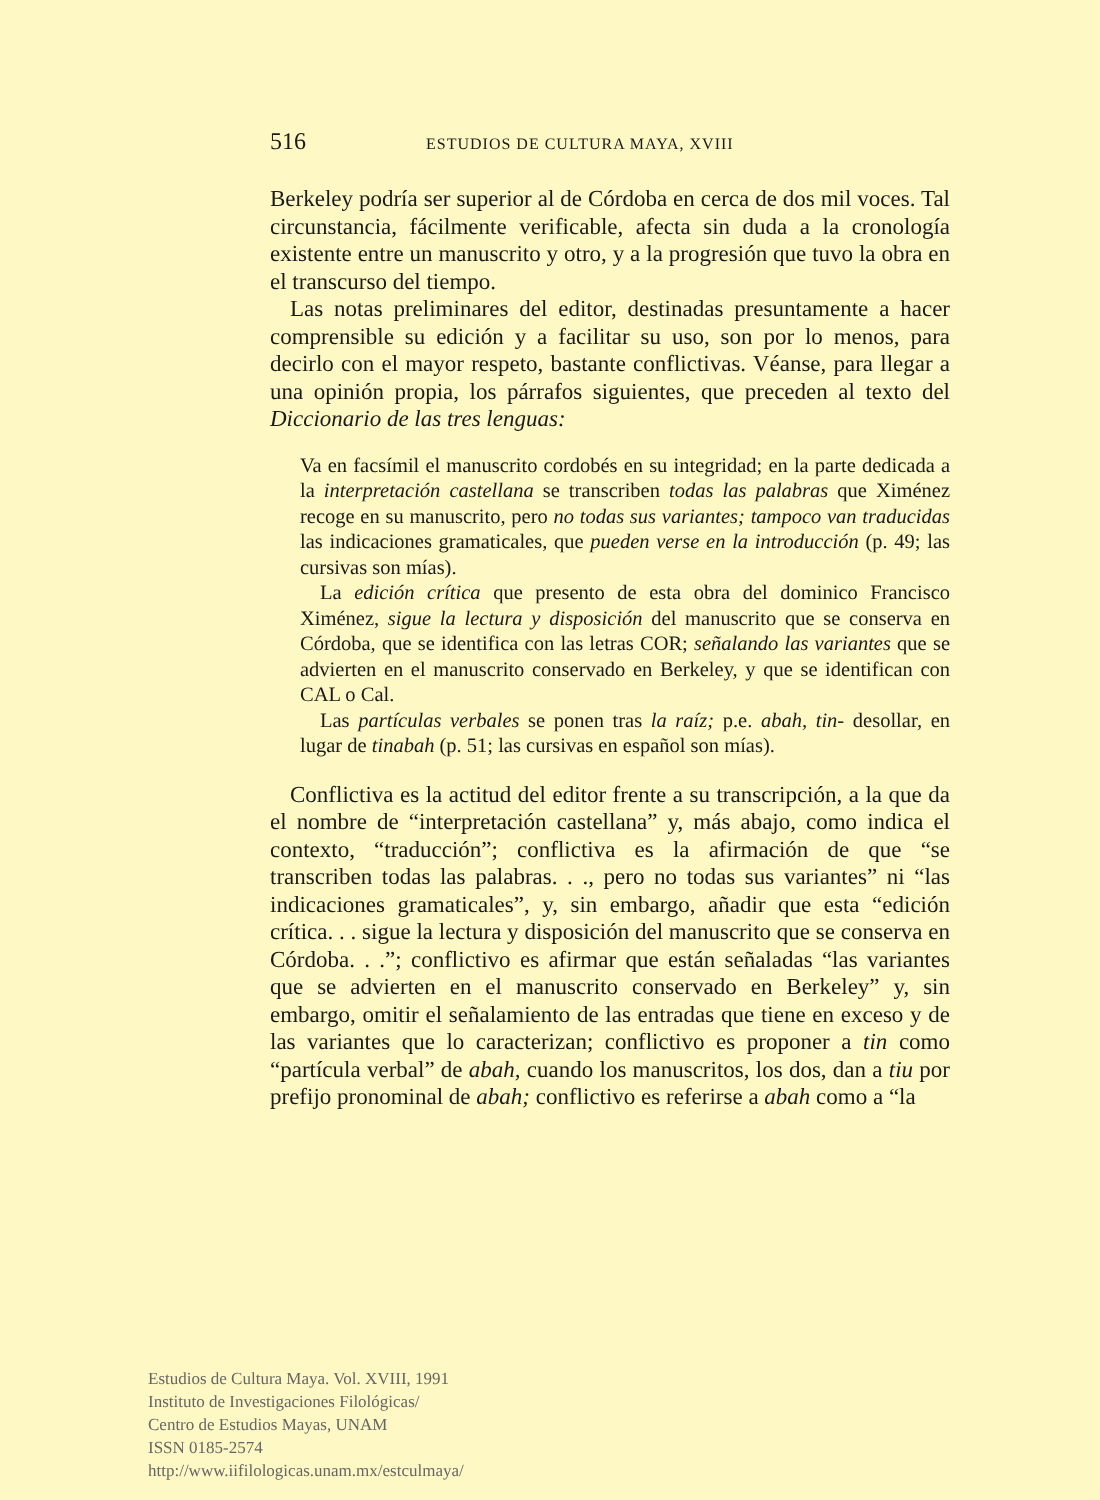516 ESTUDIOS DE CULTURA MAYA, XVIII
Berkeley podría ser superior al de Córdoba en cerca de dos mil voces. Tal circunstancia, fácilmente verificable, afecta sin duda a la cronología existente entre un manuscrito y otro, y a la progresión que tuvo la obra en el transcurso del tiempo.
Las notas preliminares del editor, destinadas presuntamente a hacer comprensible su edición y a facilitar su uso, son por lo menos, para decirlo con el mayor respeto, bastante conflictivas. Véanse, para llegar a una opinión propia, los párrafos siguientes, que preceden al texto del Diccionario de las tres lenguas:
Va en facsímil el manuscrito cordobés en su integridad; en la parte dedicada a la interpretación castellana se transcriben todas las palabras que Ximénez recoge en su manuscrito, pero no todas sus variantes; tampoco van traducidas las indicaciones gramaticales, que pueden verse en la introducción (p. 49; las cursivas son mías).
La edición crítica que presento de esta obra del dominico Francisco Ximénez, sigue la lectura y disposición del manuscrito que se conserva en Córdoba, que se identifica con las letras COR; señalando las variantes que se advierten en el manuscrito conservado en Berkeley, y que se identifican con CAL o Cal.
Las partículas verbales se ponen tras la raíz; p.e. abah, tin- desollar, en lugar de tinabah (p. 51; las cursivas en español son mías).
Conflictiva es la actitud del editor frente a su transcripción, a la que da el nombre de “interpretación castellana” y, más abajo, como indica el contexto, “traducción”; conflictiva es la afirmación de que “se transcriben todas las palabras. . ., pero no todas sus variantes” ni “las indicaciones gramaticales”, y, sin embargo, añadir que esta “edición crítica. . . sigue la lectura y disposición del manuscrito que se conserva en Córdoba. . .”; conflictivo es afirmar que están señaladas “las variantes que se advierten en el manuscrito conservado en Berkeley” y, sin embargo, omitir el señalamiento de las entradas que tiene en exceso y de las variantes que lo caracterizan; conflictivo es proponer a tin como “partícula verbal” de abah, cuando los manuscritos, los dos, dan a tiu por prefijo pronominal de abah; conflictivo es referirse a abah como a “la
Estudios de Cultura Maya. Vol. XVIII, 1991
Instituto de Investigaciones Filológicas/
Centro de Estudios Mayas, UNAM
ISSN 0185-2574
http://www.iifilologicas.unam.mx/estculmaya/